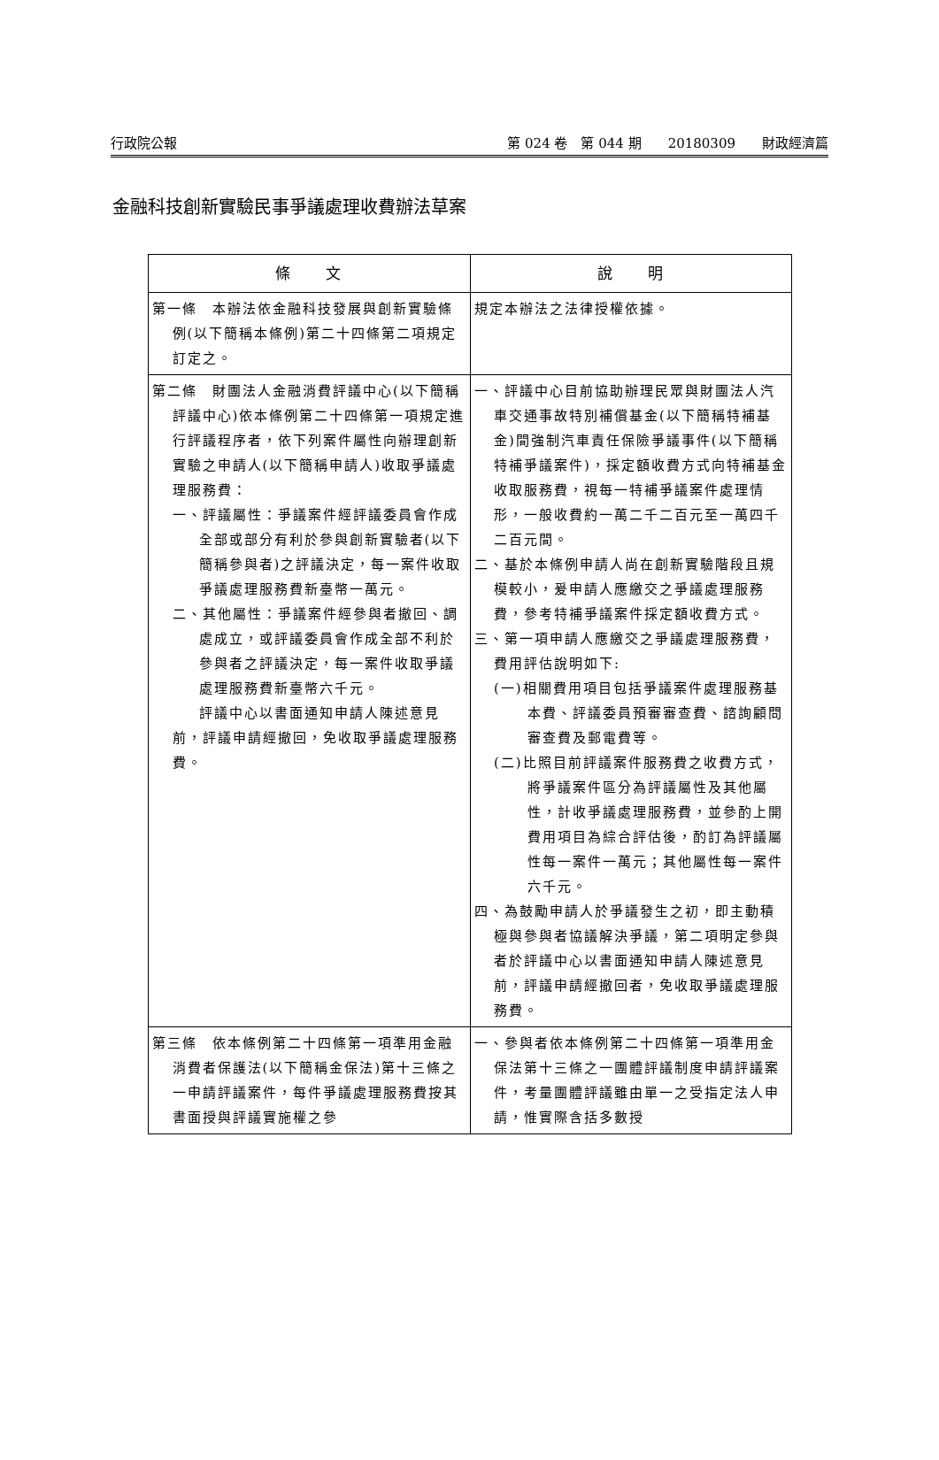行政院公報 第 024 卷　第 044 期　　20180309　　財政經濟篇
金融科技創新實驗民事爭議處理收費辦法草案
| 條 文 | 說 明 |
| --- | --- |
| 第一條 本辦法依金融科技發展與創新實驗條例(以下簡稱本條例)第二十四條第二項規定訂定之。 | 規定本辦法之法律授權依據。 |
| 第二條 財團法人金融消費評議中心(以下簡稱評議中心)依本條例第二十四條第一項規定進行評議程序者，依下列案件屬性向辦理創新實驗之申請人(以下簡稱申請人)收取爭議處理服務費： 一、評議屬性：爭議案件經評議委員會作成全部或部分有利於參與創新實驗者(以下簡稱參與者)之評議決定，每一案件收取爭議處理服務費新臺幣一萬元。 二、其他屬性：爭議案件經參與者撤回、調處成立，或評議委員會作成全部不利於參與者之評議決定，每一案件收取爭議處理服務費新臺幣六千元。 評議中心以書面通知申請人陳述意見前，評議申請經撤回，免收取爭議處理服務費。 | 一、評議中心目前協助辦理民眾與財團法人汽車交通事故特別補償基金(以下簡稱特補基金)間強制汽車責任保險爭議事件(以下簡稱特補爭議案件)，採定額收費方式向特補基金收取服務費，視每一特補爭議案件處理情形，一般收費約一萬二千二百元至一萬四千二百元間。 二、基於本條例申請人尚在創新實驗階段且規模較小，爰申請人應繳交之爭議處理服務費，參考特補爭議案件採定額收費方式。 三、第一項申請人應繳交之爭議處理服務費，費用評估說明如下: (一)相關費用項目包括爭議案件處理服務基本費、評議委員預審審查費、諮詢顧問審查費及郵電費等。 (二)比照目前評議案件服務費之收費方式，將爭議案件區分為評議屬性及其他屬性，計收爭議處理服務費，並參酌上開費用項目為綜合評估後，酌訂為評議屬性每一案件一萬元；其他屬性每一案件六千元。 四、為鼓勵申請人於爭議發生之初，即主動積極與參與者協議解決爭議，第二項明定參與者於評議中心以書面通知申請人陳述意見前，評議申請經撤回者，免收取爭議處理服務費。 |
| 第三條 依本條例第二十四條第一項準用金融消費者保護法(以下簡稱金保法)第十三條之一申請評議案件，每件爭議處理服務費按其書面授與評議實施權之參 | 一、參與者依本條例第二十四條第一項準用金保法第十三條之一團體評議制度申請評議案件，考量團體評議雖由單一之受指定法人申請，惟實際含括多數授 |